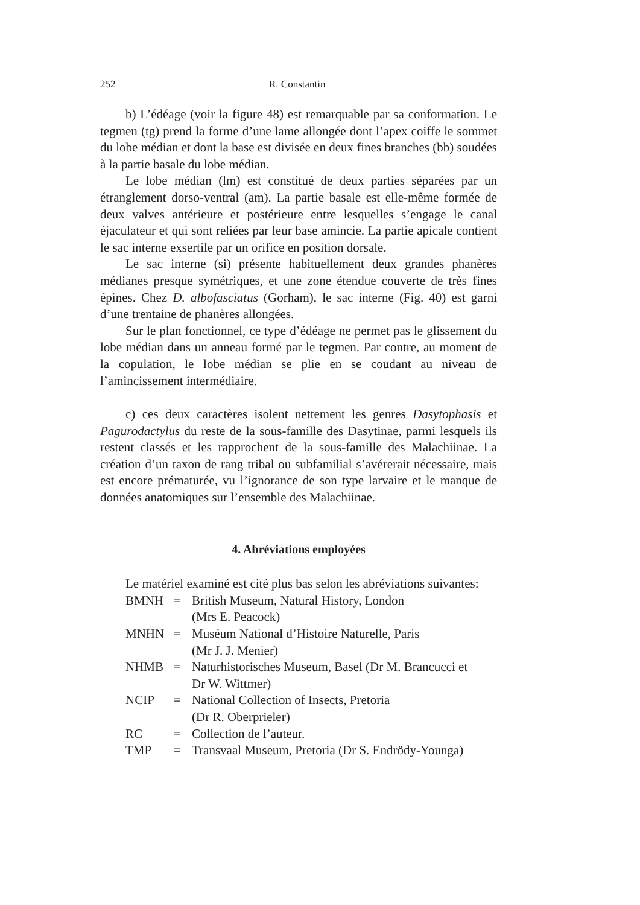252 R. Constantin
b) L’édéage (voir la figure 48) est remarquable par sa conformation. Le tegmen (tg) prend la forme d’une lame allongée dont l’apex coiffe le sommet du lobe médian et dont la base est divisée en deux fines branches (bb) soudées à la partie basale du lobe médian.
Le lobe médian (lm) est constitué de deux parties séparées par un étranglement dorso-ventral (am). La partie basale est elle-même formée de deux valves antérieure et postérieure entre lesquelles s’engage le canal éjaculateur et qui sont reliées par leur base amincie. La partie apicale contient le sac interne exsertile par un orifice en position dorsale.
Le sac interne (si) présente habituellement deux grandes phanères médianes presque symétriques, et une zone étendue couverte de très fines épines. Chez D. albofasciatus (Gorham), le sac interne (Fig. 40) est garni d’une trentaine de phanères allongées.
Sur le plan fonctionnel, ce type d’édéage ne permet pas le glissement du lobe médian dans un anneau formé par le tegmen. Par contre, au moment de la copulation, le lobe médian se plie en se coudant au niveau de l’amincissement intermédiaire.
c) ces deux caractères isolent nettement les genres Dasytophasis et Pagurodactylus du reste de la sous-famille des Dasytinae, parmi lesquels ils restent classés et les rapprochent de la sous-famille des Malachiinae. La création d’un taxon de rang tribal ou subfamilial s’avérerait nécessaire, mais est encore prématurée, vu l’ignorance de son type larvaire et le manque de données anatomiques sur l’ensemble des Malachiinae.
4. Abréviations employées
Le matériel examiné est cité plus bas selon les abréviations suivantes:
| BMNH | = | British Museum, Natural History, London (Mrs E. Peacock) |
| MNHN | = | Muséum National d’Histoire Naturelle, Paris (Mr J. J. Menier) |
| NHMB | = | Naturhistorisches Museum, Basel (Dr M. Brancucci et Dr W. Wittmer) |
| NCIP | = | National Collection of Insects, Pretoria (Dr R. Oberprieler) |
| RC | = | Collection de l’auteur. |
| TMP | = | Transvaal Museum, Pretoria (Dr S. Endrödy-Younga) |